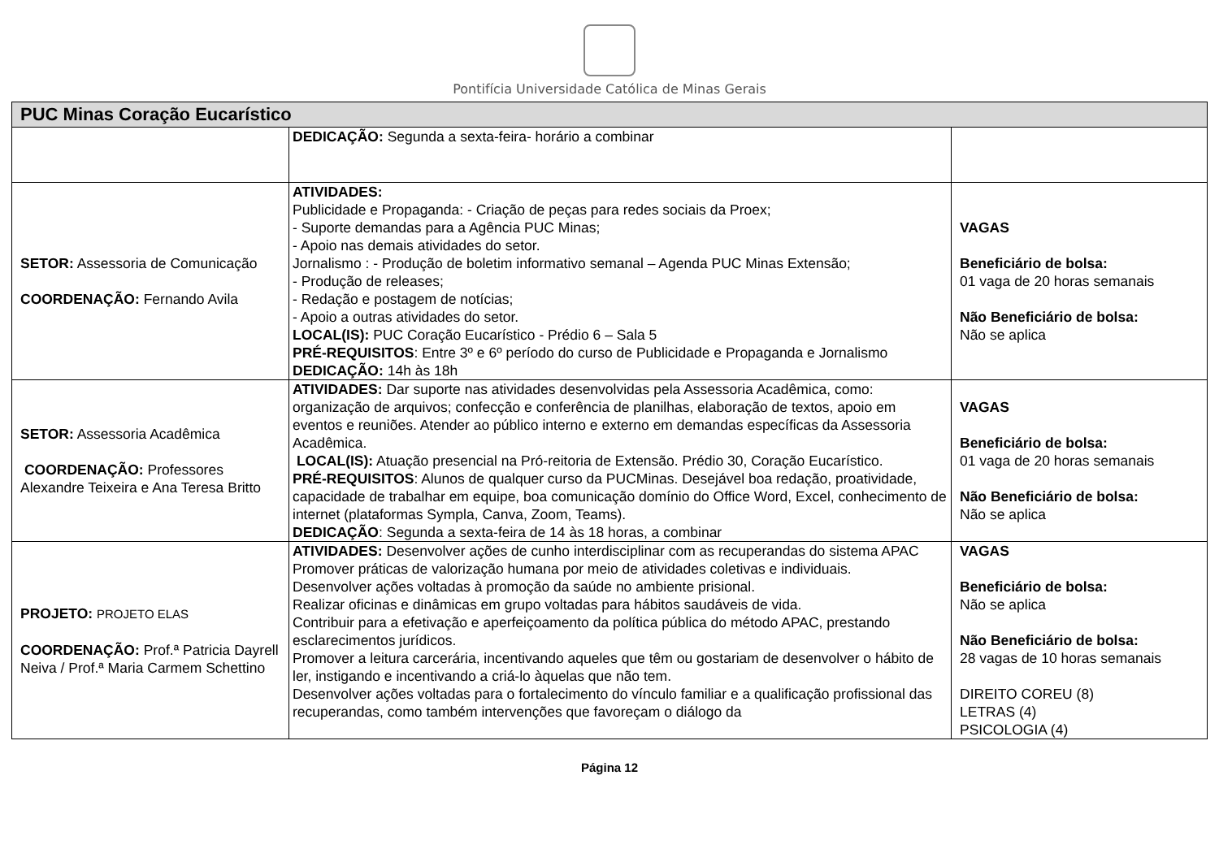Pontifícia Universidade Católica de Minas Gerais
| PUC Minas Coração Eucarístico | | |
| --- | --- | --- |
| | DEDICAÇÃO: Segunda a sexta-feira- horário a combinar | |
| SETOR: Assessoria de Comunicação COORDENAÇÃO: Fernando Avila | ATIVIDADES: Publicidade e Propaganda: - Criação de peças para redes sociais da Proex; - Suporte demandas para a Agência PUC Minas; - Apoio nas demais atividades do setor. Jornalismo : - Produção de boletim informativo semanal – Agenda PUC Minas Extensão; - Produção de releases; - Redação e postagem de notícias; - Apoio a outras atividades do setor. LOCAL(IS): PUC Coração Eucarístico - Prédio 6 – Sala 5 PRÉ-REQUISITOS : Entre 3º e 6º período do curso de Publicidade e Propaganda e Jornalismo DEDICAÇÃO: 14h às 18h | VAGAS Beneficiário de bolsa: 01 vaga de 20 horas semanais Não Beneficiário de bolsa: Não se aplica |
| SETOR: Assessoria Acadêmica COORDENAÇÃO: Professores Alexandre Teixeira e Ana Teresa Britto | ATIVIDADES: Dar suporte nas atividades desenvolvidas pela Assessoria Acadêmica, como: organização de arquivos; confecção e conferência de planilhas, elaboração de textos, apoio em eventos e reuniões. Atender ao público interno e externo em demandas específicas da Assessoria Acadêmica. LOCAL(IS): Atuação presencial na Pró-reitoria de Extensão. Prédio 30, Coração Eucarístico. PRÉ-REQUISITOS : Alunos de qualquer curso da PUCMinas. Desejável boa redação, proatividade, capacidade de trabalhar em equipe, boa comunicação domínio do Office Word, Excel, conhecimento de internet (plataformas Sympla, Canva, Zoom, Teams). DEDICAÇÃO : Segunda a sexta-feira de 14 às 18 horas, a combinar | VAGAS Beneficiário de bolsa: 01 vaga de 20 horas semanais Não Beneficiário de bolsa: Não se aplica |
| PROJETO: PROJETO ELAS COORDENAÇÃO: Prof.ª Patricia Dayrell Neiva / Prof.ª Maria Carmem Schettino | ATIVIDADES: Desenvolver ações de cunho interdisciplinar com as recuperandas do sistema APAC Promover práticas de valorização humana por meio de atividades coletivas e individuais. Desenvolver ações voltadas à promoção da saúde no ambiente prisional. Realizar oficinas e dinâmicas em grupo voltadas para hábitos saudáveis de vida. Contribuir para a efetivação e aperfeiçoamento da política pública do método APAC, prestando esclarecimentos jurídicos. Promover a leitura carcerária, incentivando aqueles que têm ou gostariam de desenvolver o hábito de ler, instigando e incentivando a criá-lo àquelas que não tem. Desenvolver ações voltadas para o fortalecimento do vínculo familiar e a qualificação profissional das recuperandas, como também intervenções que favoreçam o diálogo da | VAGAS Beneficiário de bolsa: Não se aplica Não Beneficiário de bolsa: 28 vagas de 10 horas semanais DIREITO COREU (8) LETRAS (4) PSICOLOGIA (4) |
Página 12